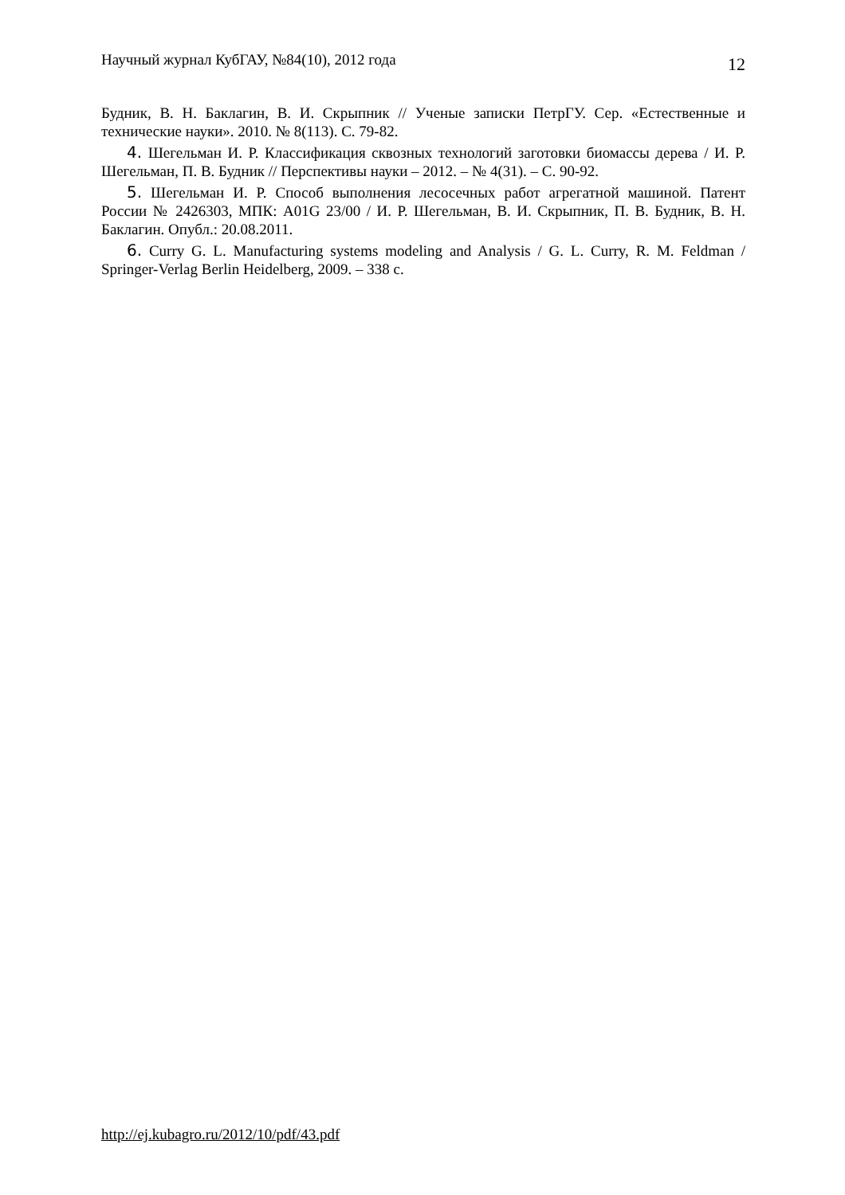Научный журнал КубГАУ, №84(10), 2012 года 12
Будник, В. Н. Баклагин, В. И. Скрыпник // Ученые записки ПетрГУ. Сер. «Естественные и технические науки». 2010. № 8(113). С. 79-82.
4. Шегельман И. Р. Классификация сквозных технологий заготовки биомассы дерева / И. Р. Шегельман, П. В. Будник // Перспективы науки – 2012. – № 4(31). – С. 90-92.
5. Шегельман И. Р. Способ выполнения лесосечных работ агрегатной машиной. Патент России № 2426303, МПК: A01G 23/00 / И. Р. Шегельман, В. И. Скрыпник, П. В. Будник, В. Н. Баклагин. Опубл.: 20.08.2011.
6. Curry G. L. Manufacturing systems modeling and Analysis / G. L. Curry, R. M. Feldman / Springer-Verlag Berlin Heidelberg, 2009. – 338 c.
http://ej.kubagro.ru/2012/10/pdf/43.pdf